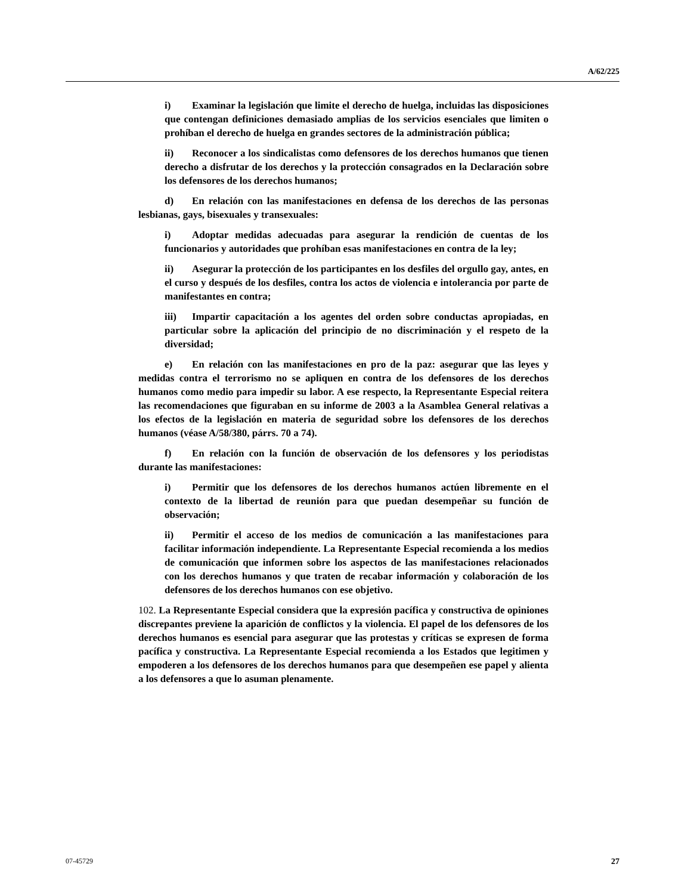A/62/225
i) Examinar la legislación que limite el derecho de huelga, incluidas las disposiciones que contengan definiciones demasiado amplias de los servicios esenciales que limiten o prohíban el derecho de huelga en grandes sectores de la administración pública;
ii) Reconocer a los sindicalistas como defensores de los derechos humanos que tienen derecho a disfrutar de los derechos y la protección consagrados en la Declaración sobre los defensores de los derechos humanos;
d) En relación con las manifestaciones en defensa de los derechos de las personas lesbianas, gays, bisexuales y transexuales:
i) Adoptar medidas adecuadas para asegurar la rendición de cuentas de los funcionarios y autoridades que prohíban esas manifestaciones en contra de la ley;
ii) Asegurar la protección de los participantes en los desfiles del orgullo gay, antes, en el curso y después de los desfiles, contra los actos de violencia e intolerancia por parte de manifestantes en contra;
iii) Impartir capacitación a los agentes del orden sobre conductas apropiadas, en particular sobre la aplicación del principio de no discriminación y el respeto de la diversidad;
e) En relación con las manifestaciones en pro de la paz: asegurar que las leyes y medidas contra el terrorismo no se apliquen en contra de los defensores de los derechos humanos como medio para impedir su labor. A ese respecto, la Representante Especial reitera las recomendaciones que figuraban en su informe de 2003 a la Asamblea General relativas a los efectos de la legislación en materia de seguridad sobre los defensores de los derechos humanos (véase A/58/380, párrs. 70 a 74).
f) En relación con la función de observación de los defensores y los periodistas durante las manifestaciones:
i) Permitir que los defensores de los derechos humanos actúen libremente en el contexto de la libertad de reunión para que puedan desempeñar su función de observación;
ii) Permitir el acceso de los medios de comunicación a las manifestaciones para facilitar información independiente. La Representante Especial recomienda a los medios de comunicación que informen sobre los aspectos de las manifestaciones relacionados con los derechos humanos y que traten de recabar información y colaboración de los defensores de los derechos humanos con ese objetivo.
102. La Representante Especial considera que la expresión pacífica y constructiva de opiniones discrepantes previene la aparición de conflictos y la violencia. El papel de los defensores de los derechos humanos es esencial para asegurar que las protestas y críticas se expresen de forma pacífica y constructiva. La Representante Especial recomienda a los Estados que legitimen y empoderen a los defensores de los derechos humanos para que desempeñen ese papel y alienta a los defensores a que lo asuman plenamente.
07-45729 27